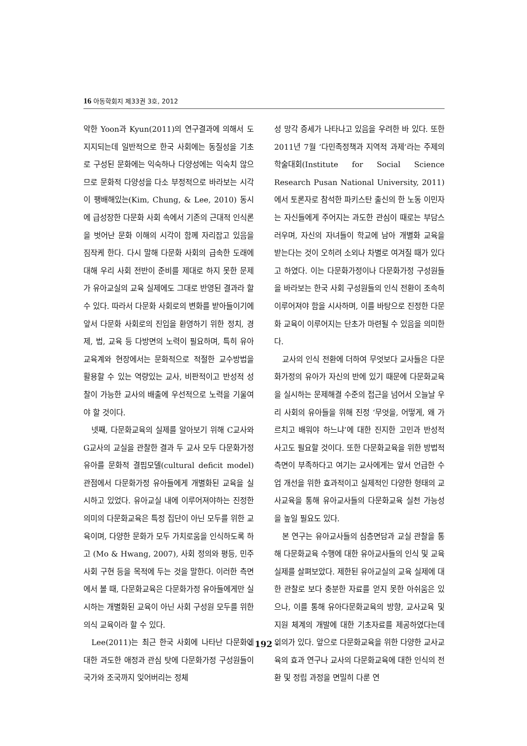16 아동학회지 제33권 3호, 2012
악한 Yoon과 Kyun(2011)의 연구결과에 의해서 도 지지되는데 일반적으로 한국 사회에는 동질성을 기초로 구성된 문화에는 익숙하나 다양성에는 익숙치 않으므로 문화적 다양성을 다소 부정적으로 바라보는 시각이 팽배해있는(Kim, Chung, & Lee, 2010) 동시에 급성장한 다문화 사회 속에서 기존의 근대적 인식론을 벗어난 문화 이해의 시각이 함께 자리잡고 있음을 짐작케 한다. 다시 말해 다문화 사회의 급속한 도래에 대해 우리 사회 전반이 준비를 제대로 하지 못한 문제가 유아교실의 교육 실제에도 그대로 반영된 결과라 할 수 있다. 따라서 다문화 사회로의 변화를 받아들이기에 앞서 다문화 사회로의 진입을 환영하기 위한 정치, 경제, 법, 교육 등 다방면의 노력이 필요하며, 특히 유아교육계와 현장에서는 문화적으로 적절한 교수방법을 활용할 수 있는 역량있는 교사, 비판적이고 반성적 성찰이 가능한 교사의 배출에 우선적으로 노력을 기울여야 할 것이다.
넷째, 다문화교육의 실제를 알아보기 위해 C교사와 G교사의 교실을 관찰한 결과 두 교사 모두 다문화가정 유아를 문화적 결핍모델(cultural deficit model) 관점에서 다문화가정 유아들에게 개별화된 교육을 실시하고 있었다. 유아교실 내에 이루어져야하는 진정한 의미의 다문화교육은 특정 집단이 아닌 모두를 위한 교육이며, 다양한 문화가 모두 가치로움을 인식하도록 하고 (Mo & Hwang, 2007), 사회 정의와 평등, 민주사회 구현 등을 목적에 두는 것을 말한다. 이러한 측면에서 볼 때, 다문화교육은 다문화가정 유아들에게만 실시하는 개별화된 교육이 아닌 사회 구성원 모두를 위한 의식 교육이라 할 수 있다.
Lee(2011)는 최근 한국 사회에 나타난 다문화에 대한 과도한 애정과 관심 탓에 다문화가정 구성원들이 국가와 조국까지 잊어버리는 정체
성 망각 증세가 나타나고 있음을 우려한 바 있다. 또한 2011년 7월 ‘다민족정책과 지역적 과제’라는 주제의 학술대회(Institute for Social Science Research Pusan National University, 2011)에서 토론자로 참석한 파키스탄 출신의 한 노동 이민자는 자신들에게 주어지는 과도한 관심이 때로는 부담스러우며, 자신의 자녀들이 학교에 남아 개별화 교육을 받는다는 것이 오히려 소외나 차별로 여겨질 때가 있다고 하였다. 이는 다문화가정이나 다문화가정 구성원들을 바라보는 한국 사회 구성원들의 인식 전환이 조속히 이루어져야 함을 시사하며, 이를 바탕으로 진정한 다문화 교육이 이루어지는 단초가 마련될 수 있음을 의미한다.
교사의 인식 전환에 더하여 무엇보다 교사들은 다문화가정의 유아가 자신의 반에 있기 때문에 다문화교육을 실시하는 문제해결 수준의 접근을 넘어서 오늘날 우리 사회의 유아들을 위해 진정 ‘무엇을, 어떻게, 왜 가르치고 배워야 하느냐’에 대한 진지한 고민과 반성적 사고도 필요할 것이다. 또한 다문화교육을 위한 방법적 측면이 부족하다고 여기는 교사에게는 앞서 언급한 수업 개선을 위한 효과적이고 실제적인 다양한 형태의 교사교육을 통해 유아교사들의 다문화교육 실천 가능성을 높일 필요도 있다.
본 연구는 유아교사들의 심층면담과 교실 관찰을 통해 다문화교육 수행에 대한 유아교사들의 인식 및 교육 실제를 살펴보았다. 제한된 유아교실의 교육 실제에 대한 관찰로 보다 충분한 자료를 얻지 못한 아쉬움은 있으나, 이를 통해 유아다문화교육의 방향, 교사교육 및 지원 체계의 개발에 대한 기초자료를 제공하였다는데 의의가 있다. 앞으로 다문화교육을 위한 다양한 교사교육의 효과 연구나 교사의 다문화교육에 대한 인식의 전환 및 정립 과정을 면밀히 다룬 연
- 192 -